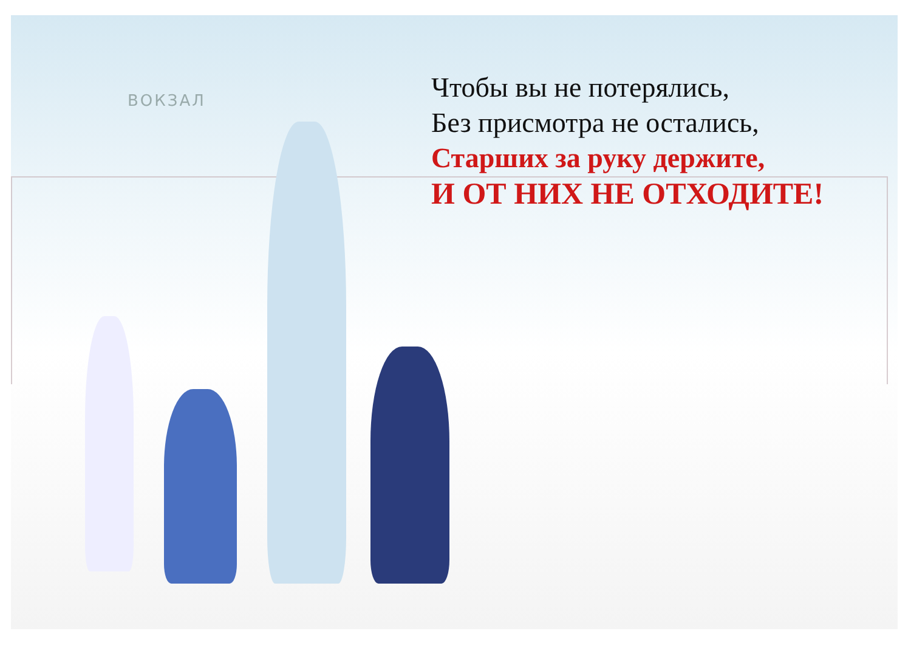ВОКЗАЛ
Чтобы вы не потерялись,
Без присмотра не остались,
Старших за руку держите,
И ОТ НИХ НЕ ОТХОДИТЕ!